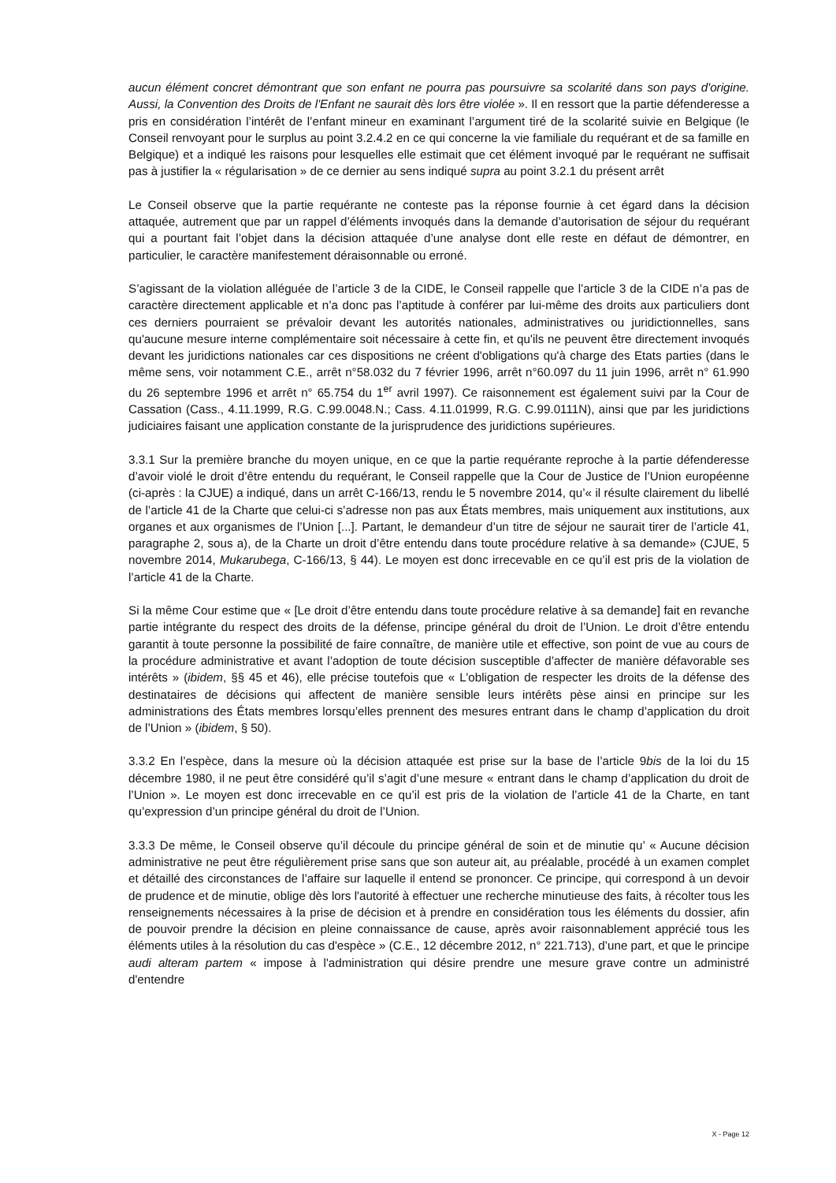aucun élément concret démontrant que son enfant ne pourra pas poursuivre sa scolarité dans son pays d'origine. Aussi, la Convention des Droits de l'Enfant ne saurait dès lors être violée ». Il en ressort que la partie défenderesse a pris en considération l’intérêt de l’enfant mineur en examinant l’argument tiré de la scolarité suivie en Belgique (le Conseil renvoyant pour le surplus au point 3.2.4.2 en ce qui concerne la vie familiale du requérant et de sa famille en Belgique) et a indiqué les raisons pour lesquelles elle estimait que cet élément invoqué par le requérant ne suffisait pas à justifier la « régularisation » de ce dernier au sens indiqué supra au point 3.2.1 du présent arrêt
Le Conseil observe que la partie requérante ne conteste pas la réponse fournie à cet égard dans la décision attaquée, autrement que par un rappel d’éléments invoqués dans la demande d’autorisation de séjour du requérant qui a pourtant fait l’objet dans la décision attaquée d’une analyse dont elle reste en défaut de démontrer, en particulier, le caractère manifestement déraisonnable ou erroné.
S’agissant de la violation alléguée de l’article 3 de la CIDE, le Conseil rappelle que l’article 3 de la CIDE n’a pas de caractère directement applicable et n’a donc pas l’aptitude à conférer par lui-même des droits aux particuliers dont ces derniers pourraient se prévaloir devant les autorités nationales, administratives ou juridictionnelles, sans qu'aucune mesure interne complémentaire soit nécessaire à cette fin, et qu'ils ne peuvent être directement invoqués devant les juridictions nationales car ces dispositions ne créent d'obligations qu'à charge des Etats parties (dans le même sens, voir notamment C.E., arrêt n°58.032 du 7 février 1996, arrêt n°60.097 du 11 juin 1996, arrêt n° 61.990 du 26 septembre 1996 et arrêt n° 65.754 du 1<sup>er</sup> avril 1997). Ce raisonnement est également suivi par la Cour de Cassation (Cass., 4.11.1999, R.G. C.99.0048.N.; Cass. 4.11.01999, R.G. C.99.0111N), ainsi que par les juridictions judiciaires faisant une application constante de la jurisprudence des juridictions supérieures.
3.3.1 Sur la première branche du moyen unique, en ce que la partie requérante reproche à la partie défenderesse d’avoir violé le droit d’être entendu du requérant, le Conseil rappelle que la Cour de Justice de l’Union européenne (ci-après : la CJUE) a indiqué, dans un arrêt C-166/13, rendu le 5 novembre 2014, qu’« il résulte clairement du libellé de l’article 41 de la Charte que celui-ci s’adresse non pas aux États membres, mais uniquement aux institutions, aux organes et aux organismes de l’Union [...]. Partant, le demandeur d’un titre de séjour ne saurait tirer de l’article 41, paragraphe 2, sous a), de la Charte un droit d’être entendu dans toute procédure relative à sa demande» (CJUE, 5 novembre 2014, Mukarubega, C-166/13, § 44). Le moyen est donc irrecevable en ce qu’il est pris de la violation de l’article 41 de la Charte.
Si la même Cour estime que « [Le droit d’être entendu dans toute procédure relative à sa demande] fait en revanche partie intégrante du respect des droits de la défense, principe général du droit de l’Union. Le droit d’être entendu garantit à toute personne la possibilité de faire connaître, de manière utile et effective, son point de vue au cours de la procédure administrative et avant l’adoption de toute décision susceptible d’affecter de manière défavorable ses intérêts » (ibidem, §§ 45 et 46), elle précise toutefois que « L’obligation de respecter les droits de la défense des destinataires de décisions qui affectent de manière sensible leurs intérêts pèse ainsi en principe sur les administrations des États membres lorsqu’elles prennent des mesures entrant dans le champ d’application du droit de l’Union » (ibidem, § 50).
3.3.2 En l’espèce, dans la mesure où la décision attaquée est prise sur la base de l’article 9bis de la loi du 15 décembre 1980, il ne peut être considéré qu’il s’agit d’une mesure « entrant dans le champ d’application du droit de l’Union ». Le moyen est donc irrecevable en ce qu’il est pris de la violation de l’article 41 de la Charte, en tant qu’expression d’un principe général du droit de l’Union.
3.3.3 De même, le Conseil observe qu’il découle du principe général de soin et de minutie qu’ « Aucune décision administrative ne peut être régulièrement prise sans que son auteur ait, au préalable, procédé à un examen complet et détaillé des circonstances de l’affaire sur laquelle il entend se prononcer. Ce principe, qui correspond à un devoir de prudence et de minutie, oblige dès lors l'autorité à effectuer une recherche minutieuse des faits, à récolter tous les renseignements nécessaires à la prise de décision et à prendre en considération tous les éléments du dossier, afin de pouvoir prendre la décision en pleine connaissance de cause, après avoir raisonnablement apprécié tous les éléments utiles à la résolution du cas d'espèce » (C.E., 12 décembre 2012, n° 221.713), d’une part, et que le principe audi alteram partem « impose à l'administration qui désire prendre une mesure grave contre un administré d'entendre
X - Page 12